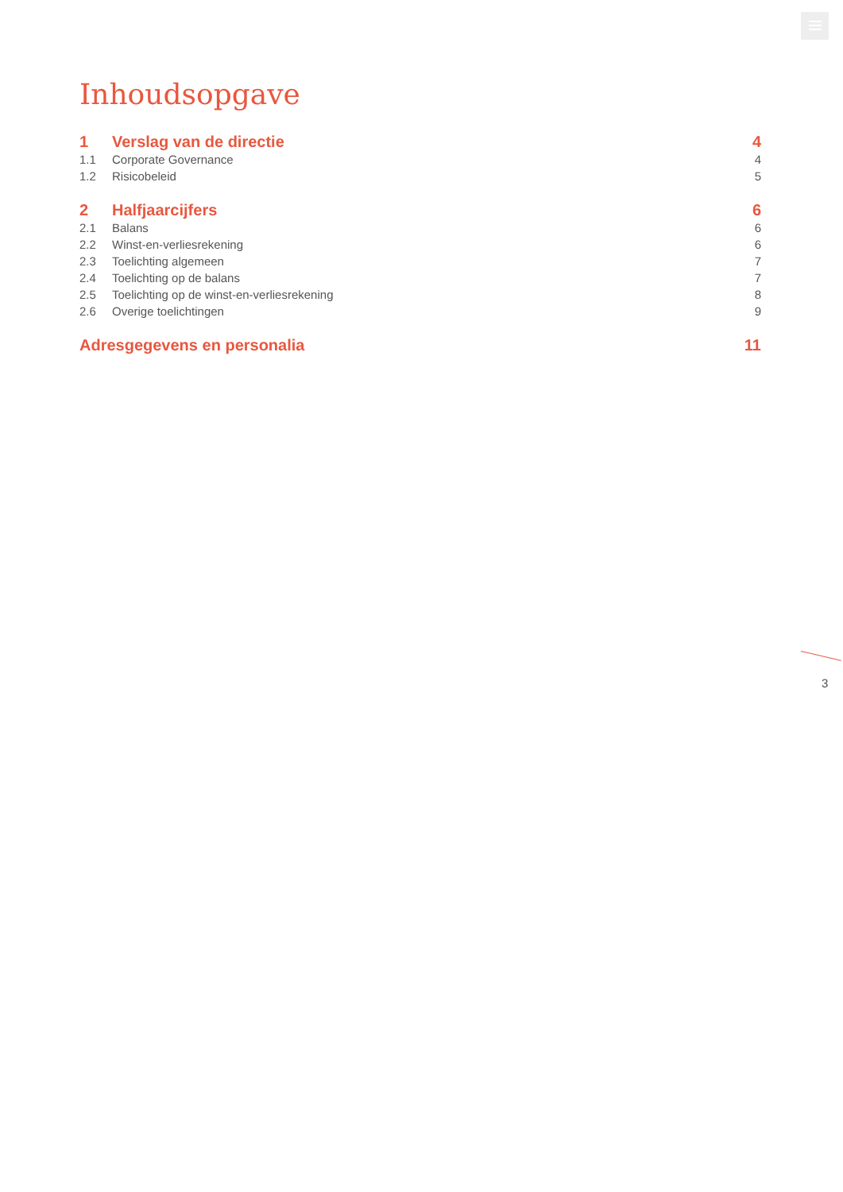Inhoudsopgave
1 Verslag van de directie 4
1.1 Corporate Governance 4
1.2 Risicobeleid 5
2 Halfjaarcijfers 6
2.1 Balans 6
2.2 Winst-en-verliesrekening 6
2.3 Toelichting algemeen 7
2.4 Toelichting op de balans 7
2.5 Toelichting op de winst-en-verliesrekening 8
2.6 Overige toelichtingen 9
Adresgegevens en personalia 11
3